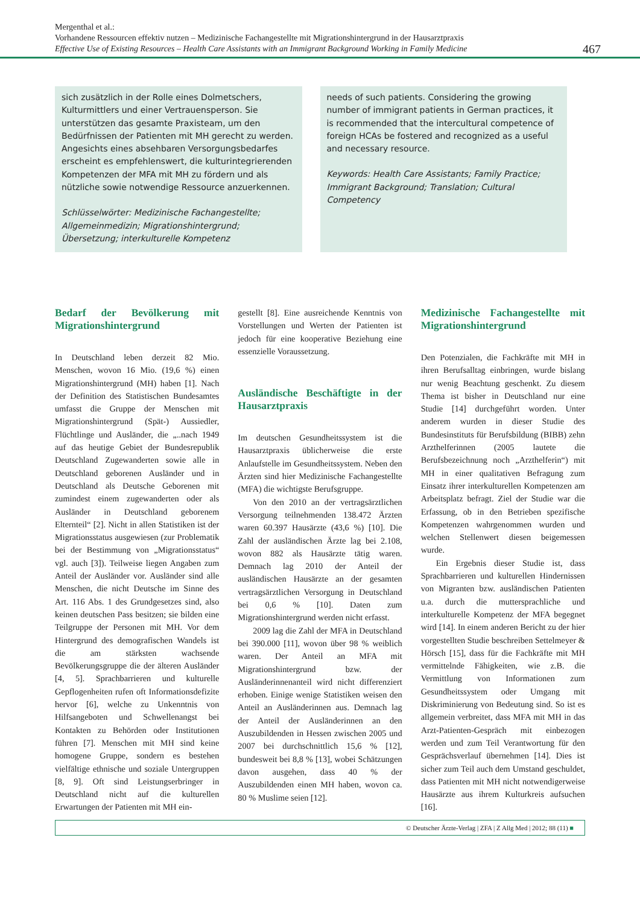Mergenthal et al.:
Vorhandene Ressourcen effektiv nutzen – Medizinische Fachangestellte mit Migrationshintergrund in der Hausarztpraxis
Effective Use of Existing Resources – Health Care Assistants with an Immigrant Background Working in Family Medicine
467
sich zusätzlich in der Rolle eines Dolmetschers, Kulturmittlers und einer Vertrauensperson. Sie unterstützen das gesamte Praxisteam, um den Bedürfnissen der Patienten mit MH gerecht zu werden. Angesichts eines absehbaren Versorgungsbedarfes erscheint es empfehlenswert, die kulturintegrierenden Kompetenzen der MFA mit MH zu fördern und als nützliche sowie notwendige Ressource anzuerkennen.
Schlüsselwörter: Medizinische Fachangestellte; Allgemeinmedizin; Migrationshintergrund; Übersetzung; interkulturelle Kompetenz
needs of such patients. Considering the growing number of immigrant patients in German practices, it is recommended that the intercultural competence of foreign HCAs be fostered and recognized as a useful and necessary resource.
Keywords: Health Care Assistants; Family Practice; Immigrant Background; Translation; Cultural Competency
Bedarf der Bevölkerung mit Migrationshintergrund
In Deutschland leben derzeit 82 Mio. Menschen, wovon 16 Mio. (19,6 %) einen Migrationshintergrund (MH) haben [1]. Nach der Definition des Statistischen Bundesamtes umfasst die Gruppe der Menschen mit Migrationshintergrund (Spät-) Aussiedler, Flüchtlinge und Ausländer, die „..nach 1949 auf das heutige Gebiet der Bundesrepublik Deutschland Zugewanderten sowie alle in Deutschland geborenen Ausländer und in Deutschland als Deutsche Geborenen mit zumindest einem zugewanderten oder als Ausländer in Deutschland geborenem Elternteil“ [2]. Nicht in allen Statistiken ist der Migrationsstatus ausgewiesen (zur Problematik bei der Bestimmung von „Migrationsstatus“ vgl. auch [3]). Teilweise liegen Angaben zum Anteil der Ausländer vor. Ausländer sind alle Menschen, die nicht Deutsche im Sinne des Art. 116 Abs. 1 des Grundgesetzes sind, also keinen deutschen Pass besitzen; sie bilden eine Teilgruppe der Personen mit MH. Vor dem Hintergrund des demografischen Wandels ist die am stärksten wachsende Bevölkerungsgruppe die der älteren Ausländer [4, 5]. Sprachbarrieren und kulturelle Gepflogenheiten rufen oft Informationsdefizite hervor [6], welche zu Unkenntnis von Hilfsangeboten und Schwellenangst bei Kontakten zu Behörden oder Institutionen führen [7]. Menschen mit MH sind keine homogene Gruppe, sondern es bestehen vielfältige ethnische und soziale Untergruppen [8, 9]. Oft sind Leistungserbringer in Deutschland nicht auf die kulturellen Erwartungen der Patienten mit MH ein-
gestellt [8]. Eine ausreichende Kenntnis von Vorstellungen und Werten der Patienten ist jedoch für eine kooperative Beziehung eine essenzielle Voraussetzung.
Ausländische Beschäftigte in der Hausarztpraxis
Im deutschen Gesundheitssystem ist die Hausarztpraxis üblicherweise die erste Anlaufstelle im Gesundheitssystem. Neben den Ärzten sind hier Medizinische Fachangestellte (MFA) die wichtigste Berufsgruppe.
Von den 2010 an der vertragsärztlichen Versorgung teilnehmenden 138.472 Ärzten waren 60.397 Hausärzte (43,6 %) [10]. Die Zahl der ausländischen Ärzte lag bei 2.108, wovon 882 als Hausärzte tätig waren. Demnach lag 2010 der Anteil der ausländischen Hausärzte an der gesamten vertragsärztlichen Versorgung in Deutschland bei 0,6 % [10]. Daten zum Migrationshintergrund werden nicht erfasst.
2009 lag die Zahl der MFA in Deutschland bei 390.000 [11], wovon über 98 % weiblich waren. Der Anteil an MFA mit Migrationshintergrund bzw. der Ausländerinnenanteil wird nicht differenziert erhoben. Einige wenige Statistiken weisen den Anteil an Ausländerinnen aus. Demnach lag der Anteil der Ausländerinnen an den Auszubildenden in Hessen zwischen 2005 und 2007 bei durchschnittlich 15,6 % [12], bundesweit bei 8,8 % [13], wobei Schätzungen davon ausgehen, dass 40 % der Auszubildenden einen MH haben, wovon ca. 80 % Muslime seien [12].
Medizinische Fachangestellte mit Migrationshintergrund
Den Potenzialen, die Fachkräfte mit MH in ihren Berufsalltag einbringen, wurde bislang nur wenig Beachtung geschenkt. Zu diesem Thema ist bisher in Deutschland nur eine Studie [14] durchgeführt worden. Unter anderem wurden in dieser Studie des Bundesinstituts für Berufsbildung (BIBB) zehn Arzthelferinnen (2005 lautete die Berufsbezeichnung noch „Arzthelferin“) mit MH in einer qualitativen Befragung zum Einsatz ihrer interkulturellen Kompetenzen am Arbeitsplatz befragt. Ziel der Studie war die Erfassung, ob in den Betrieben spezifische Kompetenzen wahrgenommen wurden und welchen Stellenwert diesen beigemessen wurde.
Ein Ergebnis dieser Studie ist, dass Sprachbarrieren und kulturellen Hindernissen von Migranten bzw. ausländischen Patienten u.a. durch die muttersprachliche und interkulturelle Kompetenz der MFA begegnet wird [14]. In einem anderen Bericht zu der hier vorgestellten Studie beschreiben Settelmeyer & Hörsch [15], dass für die Fachkräfte mit MH vermittelnde Fähigkeiten, wie z.B. die Vermittlung von Informationen zum Gesundheitssystem oder Umgang mit Diskriminierung von Bedeutung sind. So ist es allgemein verbreitet, dass MFA mit MH in das Arzt-Patienten-Gespräch mit einbezogen werden und zum Teil Verantwortung für den Gesprächsverlauf übernehmen [14]. Dies ist sicher zum Teil auch dem Umstand geschuldet, dass Patienten mit MH nicht notwendigerweise Hausärzte aus ihrem Kulturkreis aufsuchen [16].
© Deutscher Ärzte-Verlag | ZFA | Z Allg Med | 2012; 88 (11) ■